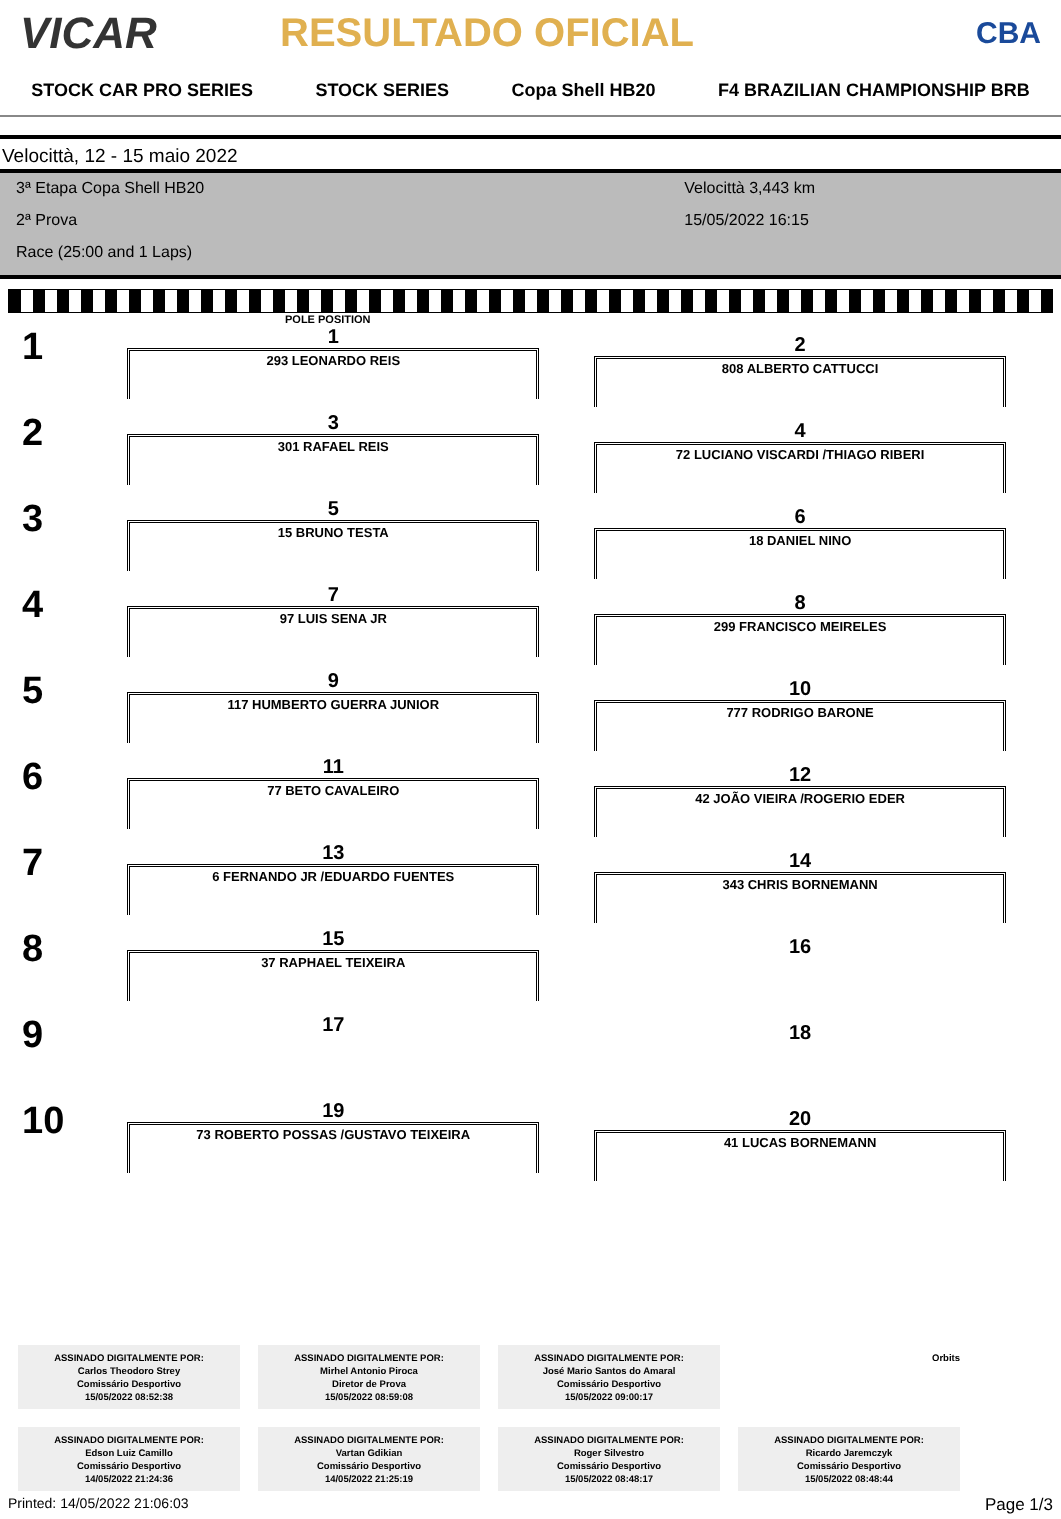VICAR RESULTADO OFICIAL
CBA
STOCK CAR PRO SERIES STOCK SERIES Copa Shell HB20 F4 BRAZILIAN CHAMPIONSHIP BRB
Velocittà, 12 - 15 maio 2022
3ª Etapa Copa Shell HB20
2ª Prova
Race (25:00 and 1 Laps)
Velocittà 3,443 km
15/05/2022 16:15
POLE POSITION
1
1
293 LEONARDO REIS
2
808 ALBERTO CATTUCCI
2
3
301 RAFAEL REIS
4
72 LUCIANO VISCARDI /THIAGO RIBERI
3
5
15 BRUNO TESTA
6
18 DANIEL NINO
4
7
97 LUIS SENA JR
8
299 FRANCISCO MEIRELES
5
9
117 HUMBERTO GUERRA JUNIOR
10
777 RODRIGO BARONE
6
11
77 BETO CAVALEIRO
12
42 JOÃO VIEIRA /ROGERIO EDER
7
13
6 FERNANDO JR /EDUARDO FUENTES
14
343 CHRIS BORNEMANN
8
15
37 RAPHAEL TEIXEIRA
16
9
17
18
10
19
73 ROBERTO POSSAS /GUSTAVO TEIXEIRA
20
41 LUCAS BORNEMANN
ASSINADO DIGITALMENTE POR:
Carlos Theodoro Strey
Comissário Desportivo
15/05/2022 08:52:38
ASSINADO DIGITALMENTE POR:
Mirhel Antonio Piroca
Diretor de Prova
15/05/2022 08:59:08
ASSINADO DIGITALMENTE POR:
José Mario Santos do Amaral
Comissário Desportivo
15/05/2022 09:00:17
Orbits
ASSINADO DIGITALMENTE POR:
Edson Luiz Camillo
Comissário Desportivo
14/05/2022 21:24:36
ASSINADO DIGITALMENTE POR:
Vartan Gdikian
Comissário Desportivo
14/05/2022 21:25:19
ASSINADO DIGITALMENTE POR:
Roger Silvestro
Comissário Desportivo
15/05/2022 08:48:17
ASSINADO DIGITALMENTE POR:
Ricardo Jaremczyk
Comissário Desportivo
15/05/2022 08:48:44
Printed: 14/05/2022 21:06:03 Page 1/3